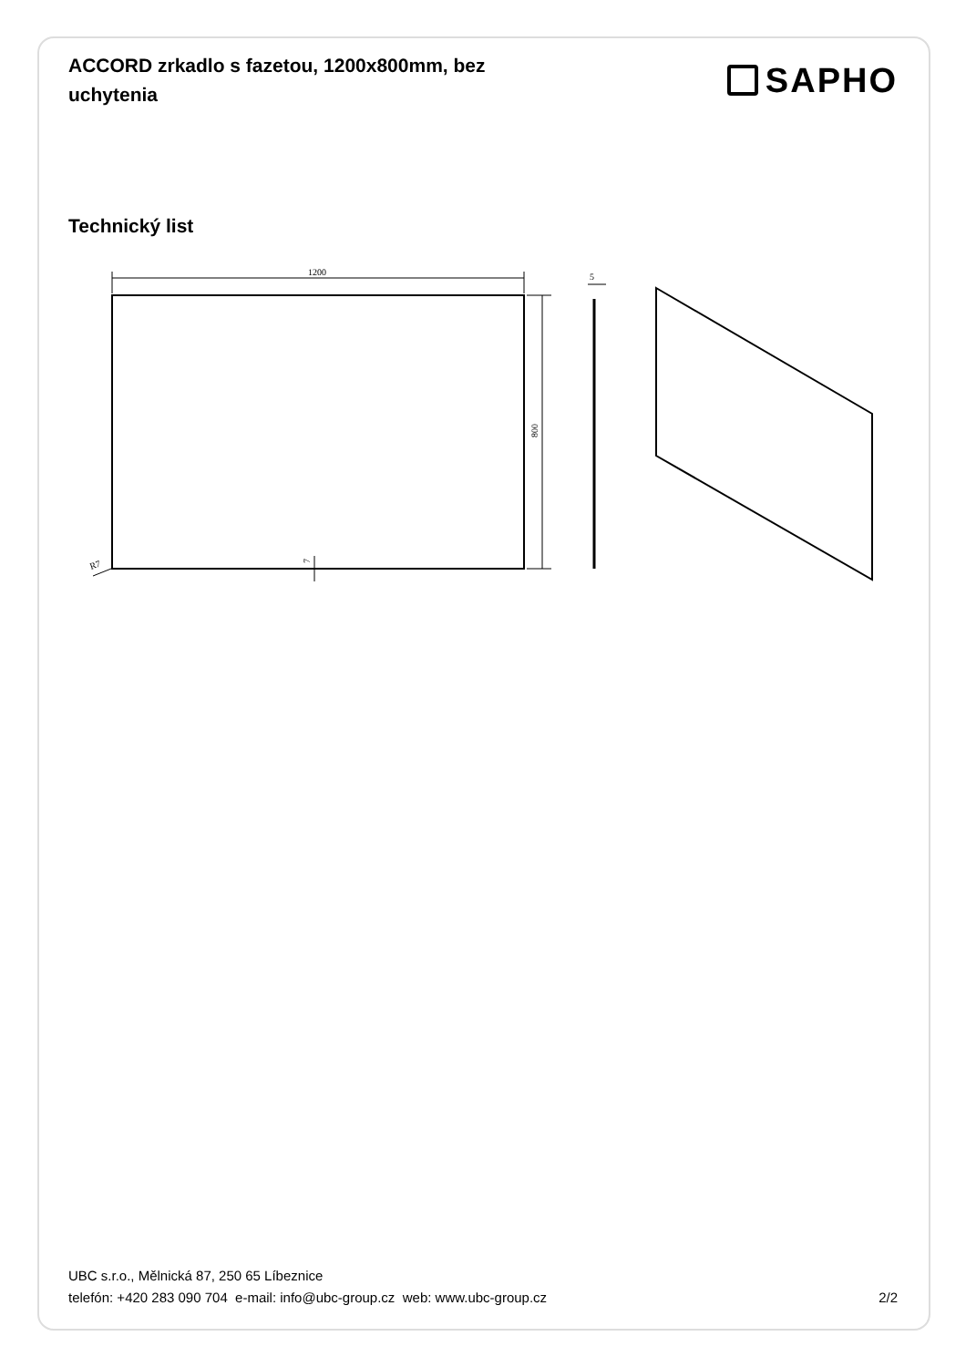ACCORD zrkadlo s fazetou, 1200x800mm, bez uchytenia
SAPHO
Technický list
1200
800
5
R7
7
UBC s.r.o., Mělnická 87, 250 65 Líbeznice
telefón: +420 283 090 704 e-mail: info@ubc-group.cz web: www.ubc-group.cz 2/2